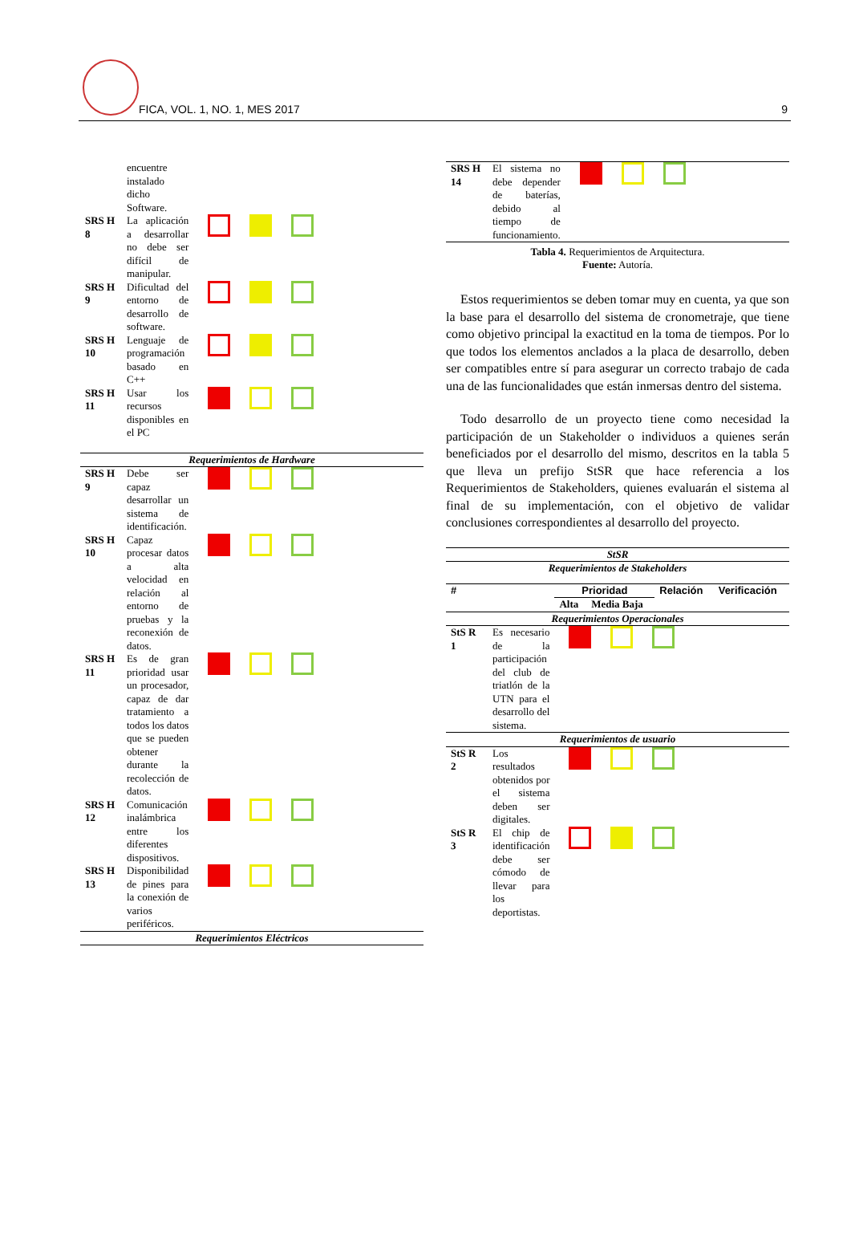FICA, VOL. 1, NO. 1, MES 2017 9
| | encuentre instalado dicho Software. | |
| SRS H 8 | La aplicación a desarrollar no debe ser difícil de manipular. | |
| SRS H 9 | Dificultad del entorno de desarrollo de software. | |
| SRS H 10 | Lenguaje de programación basado en C++ | |
| SRS H 11 | Usar los recursos disponibles en el PC | |
| Requerimientos de Hardware | | |
| SRS H 9 | Debe ser capaz desarrollar un sistema de identificación. | |
| SRS H 10 | Capaz procesar datos a alta velocidad en relación al entorno de pruebas y la reconexión de datos. | |
| SRS H 11 | Es de gran prioridad usar un procesador, capaz de dar tratamiento a todos los datos que se pueden obtener durante la recolección de datos. | |
| SRS H 12 | Comunicación inalámbrica entre los diferentes dispositivos. | |
| SRS H 13 | Disponibilidad de pines para la conexión de varios periféricos. | |
| Requerimientos Eléctricos | | |
| SRS H 14 | El sistema no debe depender de baterías, debido al tiempo de funcionamiento. | |
Tabla 4. Requerimientos de Arquitectura.
Fuente: Autoría.
Estos requerimientos se deben tomar muy en cuenta, ya que son la base para el desarrollo del sistema de cronometraje, que tiene como objetivo principal la exactitud en la toma de tiempos. Por lo que todos los elementos anclados a la placa de desarrollo, deben ser compatibles entre sí para asegurar un correcto trabajo de cada una de las funcionalidades que están inmersas dentro del sistema.
Todo desarrollo de un proyecto tiene como necesidad la participación de un Stakeholder o individuos a quienes serán beneficiados por el desarrollo del mismo, descritos en la tabla 5 que lleva un prefijo StSR que hace referencia a los Requerimientos de Stakeholders, quienes evaluarán el sistema al final de su implementación, con el objetivo de validar conclusiones correspondientes al desarrollo del proyecto.
| StSR | | | | | |
| Requerimientos de Stakeholders | | | | | |
| # | | Prioridad | | Relación | Verificación |
| | | Alta | Media Baja | | |
| Requerimientos Operacionales | | | | | |
| StS R 1 | Es necesario de la participación del club de triatlón de la UTN para el desarrollo del sistema. | | | | |
| Requerimientos de usuario | | | | | |
| StS R 2 | Los resultados obtenidos por el sistema deben ser digitales. | | | | |
| StS R 3 | El chip de identificación debe ser cómodo de llevar para los deportistas. | | | | |